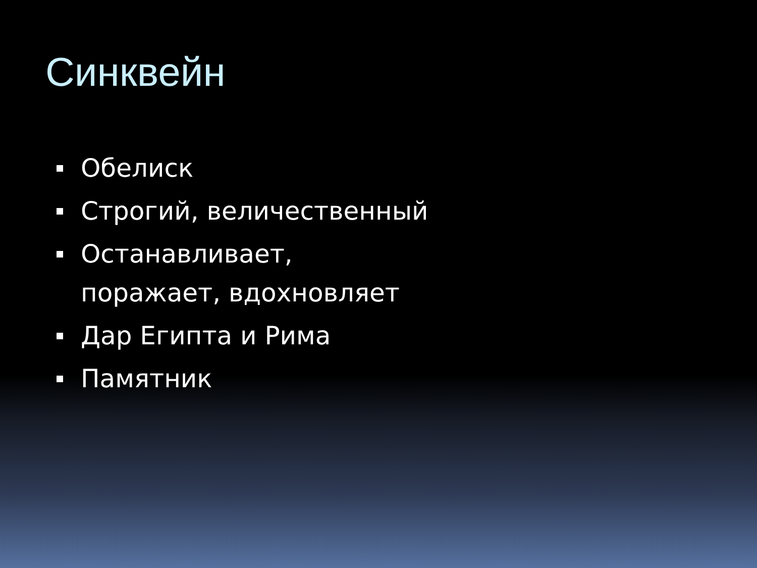Синквейн
Обелиск
Строгий, величественный
Останавливает, поражает, вдохновляет
Дар Египта и Рима
Памятник